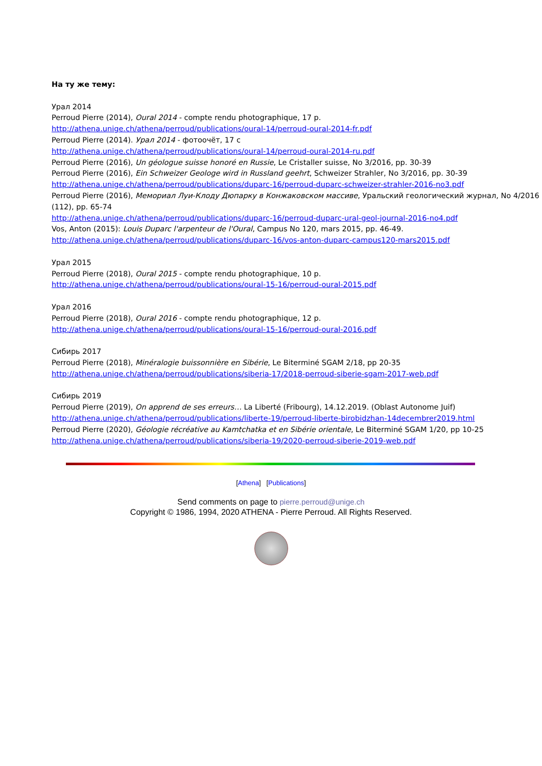На ту же тему:
Урал 2014
Perroud Pierre (2014), Oural 2014 - compte rendu photographique, 17 p.
http://athena.unige.ch/athena/perroud/publications/oural-14/perroud-oural-2014-fr.pdf
Perroud Pierre (2014). Урал 2014 - фотоочёт, 17 с
http://athena.unige.ch/athena/perroud/publications/oural-14/perroud-oural-2014-ru.pdf
Perroud Pierre (2016), Un géologue suisse honoré en Russie, Le Cristaller suisse, No 3/2016, pp. 30-39
Perroud Pierre (2016), Ein Schweizer Geologe wird in Russland geehrt, Schweizer Strahler, No 3/2016, pp. 30-39
http://athena.unige.ch/athena/perroud/publications/duparc-16/perroud-duparc-schweizer-strahler-2016-no3.pdf
Perroud Pierre (2016), Мемориал Луи-Клоду Дюпарку в Конжаковском массиве, Уральский геологический журнал, No 4/2016 (112), pp. 65-74
http://athena.unige.ch/athena/perroud/publications/duparc-16/perroud-duparc-ural-geol-journal-2016-no4.pdf
Vos, Anton (2015): Louis Duparc l'arpenteur de l'Oural, Campus No 120, mars 2015, pp. 46-49.
http://athena.unige.ch/athena/perroud/publications/duparc-16/vos-anton-duparc-campus120-mars2015.pdf
Урал 2015
Perroud Pierre (2018), Oural 2015 - compte rendu photographique, 10 p.
http://athena.unige.ch/athena/perroud/publications/oural-15-16/perroud-oural-2015.pdf
Урал 2016
Perroud Pierre (2018), Oural 2016 - compte rendu photographique, 12 p.
http://athena.unige.ch/athena/perroud/publications/oural-15-16/perroud-oural-2016.pdf
Сибирь 2017
Perroud Pierre (2018), Minéralogie buissonnière en Sibérie, Le Biterminé SGAM 2/18, pp 20-35
http://athena.unige.ch/athena/perroud/publications/siberia-17/2018-perroud-siberie-sgam-2017-web.pdf
Сибирь 2019
Perroud Pierre (2019), On apprend de ses erreurs… La Liberté (Fribourg), 14.12.2019. (Oblast Autonome Juif)
http://athena.unige.ch/athena/perroud/publications/liberte-19/perroud-liberte-birobidzhan-14decembrer2019.html
Perroud Pierre (2020), Géologie récréative au Kamtchatka et en Sibérie orientale, Le Biterminé SGAM 1/20, pp 10-25
http://athena.unige.ch/athena/perroud/publications/siberia-19/2020-perroud-siberie-2019-web.pdf
[Athena] [Publications]
Send comments on page to pierre.perroud@unige.ch
Copyright © 1986, 1994, 2020 ATHENA - Pierre Perroud. All Rights Reserved.